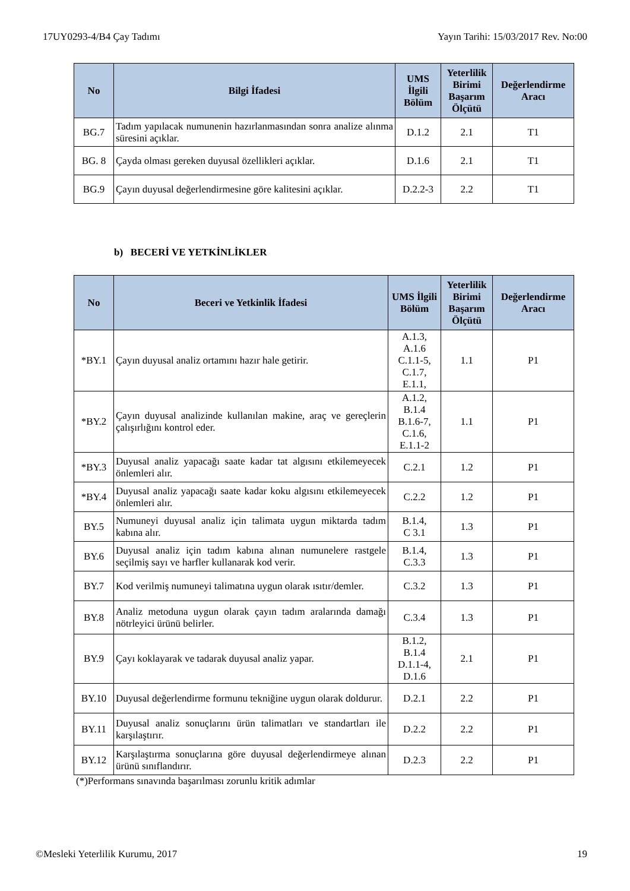17UY0293-4/B4 Çay Tadımı Yayın Tarihi: 15/03/2017 Rev. No:00
| No | Bilgi İfadesi | UMS İlgili Bölüm | Yeterlilik Birimi Başarım Ölçütü | Değerlendirme Aracı |
| --- | --- | --- | --- | --- |
| BG.7 | Tadım yapılacak numunenin hazırlanmasından sonra analize alınma süresini açıklar. | D.1.2 | 2.1 | T1 |
| BG. 8 | Çayda olması gereken duyusal özellikleri açıklar. | D.1.6 | 2.1 | T1 |
| BG.9 | Çayın duyusal değerlendirmesine göre kalitesini açıklar. | D.2.2-3 | 2.2 | T1 |
b) BECERİ VE YETKİNLİKLER
| No | Beceri ve Yetkinlik İfadesi | UMS İlgili Bölüm | Yeterlilik Birimi Başarım Ölçütü | Değerlendirme Aracı |
| --- | --- | --- | --- | --- |
| *BY.1 | Çayın duyusal analiz ortamını hazır hale getirir. | A.1.3, A.1.6 C.1.1-5, C.1.7, E.1.1, | 1.1 | P1 |
| *BY.2 | Çayın duyusal analizinde kullanılan makine, araç ve gereçlerin çalışırlığını kontrol eder. | A.1.2, B.1.4 B.1.6-7, C.1.6, E.1.1-2 | 1.1 | P1 |
| *BY.3 | Duyusal analiz yapacağı saate kadar tat algısını etkilemeyecek önlemleri alır. | C.2.1 | 1.2 | P1 |
| *BY.4 | Duyusal analiz yapacağı saate kadar koku algısını etkilemeyecek önlemleri alır. | C.2.2 | 1.2 | P1 |
| BY.5 | Numuneyi duyusal analiz için talimata uygun miktarda tadım kabına alır. | B.1.4, C 3.1 | 1.3 | P1 |
| BY.6 | Duyusal analiz için tadım kabına alınan numunelere rastgele seçilmiş sayı ve harfler kullanarak kod verir. | B.1.4, C.3.3 | 1.3 | P1 |
| BY.7 | Kod verilmiş numuneyi talimatına uygun olarak ısıtır/demler. | C.3.2 | 1.3 | P1 |
| BY.8 | Analiz metoduna uygun olarak çayın tadım aralarında damağı nötrleyici ürünü belirler. | C.3.4 | 1.3 | P1 |
| BY.9 | Çayı koklayarak ve tadarak duyusal analiz yapar. | B.1.2, B.1.4 D.1.1-4, D.1.6 | 2.1 | P1 |
| BY.10 | Duyusal değerlendirme formunu tekniğine uygun olarak doldurur. | D.2.1 | 2.2 | P1 |
| BY.11 | Duyusal analiz sonuçlarını ürün talimatları ve standartları ile karşılaştırır. | D.2.2 | 2.2 | P1 |
| BY.12 | Karşılaştırma sonuçlarına göre duyusal değerlendirmeye alınan ürünü sınıflandırır. | D.2.3 | 2.2 | P1 |
(*)Performans sınavında başarılması zorunlu kritik adımlar
©Mesleki Yeterlilik Kurumu, 2017 19